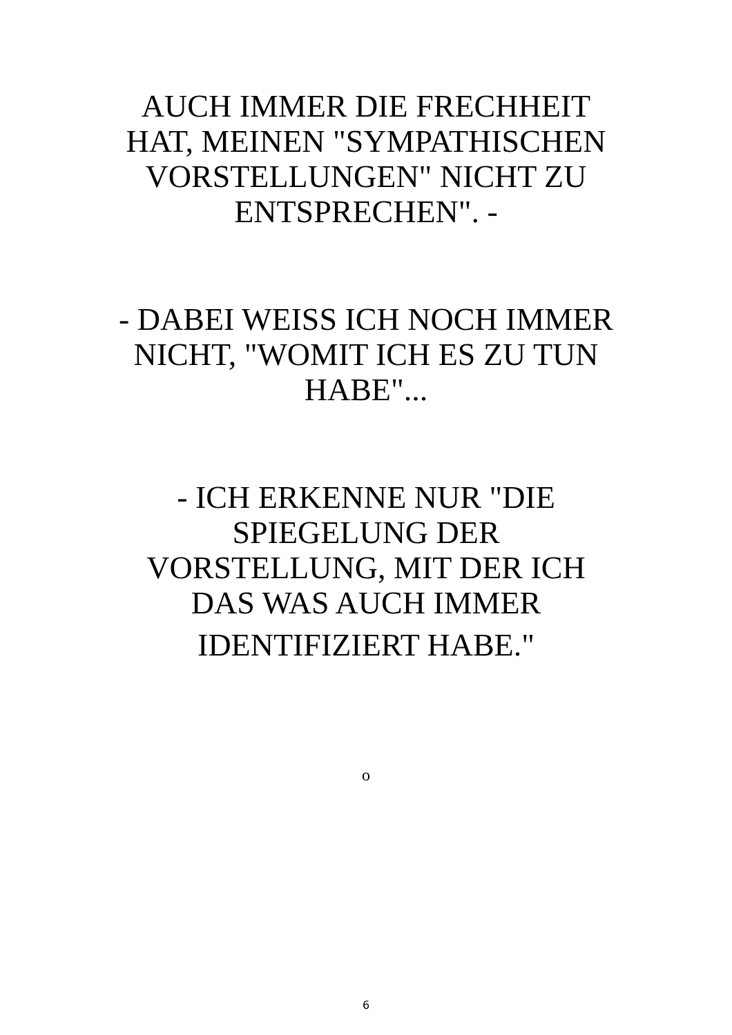AUCH IMMER DIE FRECHHEIT HAT, MEINEN "SYMPATHISCHEN VORSTELLUNGEN" NICHT ZU ENTSPRECHEN". -
- DABEI WEISS ICH NOCH IMMER NICHT, "WOMIT ICH ES ZU TUN HABE"...
- ICH ERKENNE NUR "DIE SPIEGELUNG DER VORSTELLUNG, MIT DER ICH DAS WAS AUCH IMMER
IDENTIFIZIERT HABE."
o
6